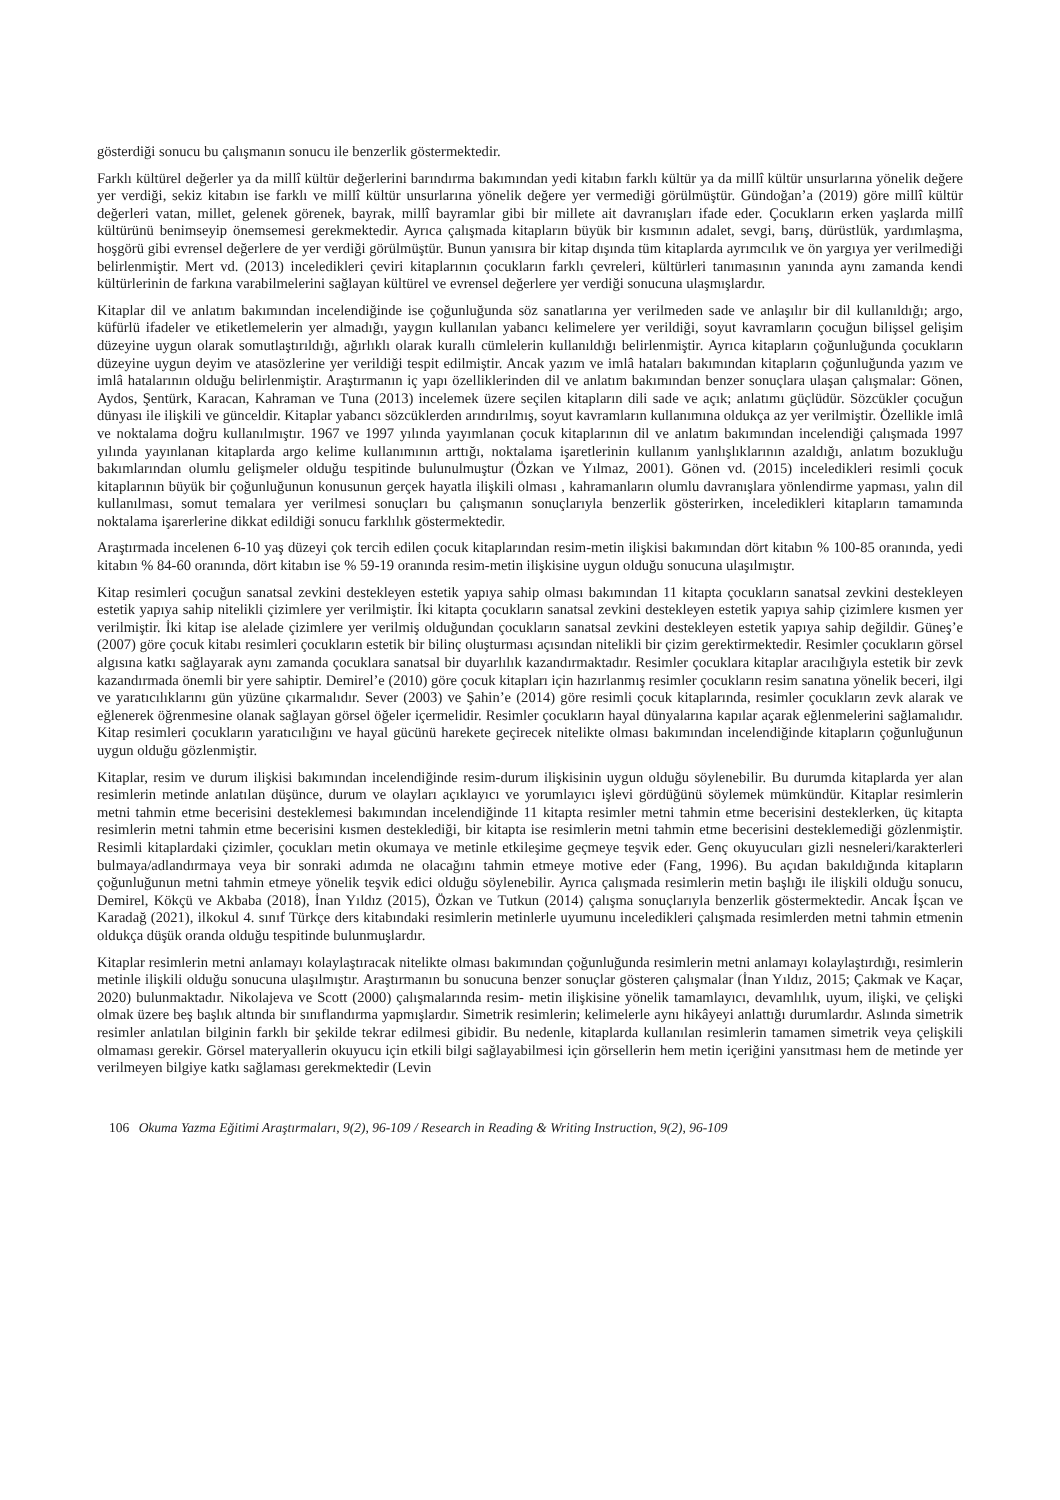gösterdiği sonucu bu çalışmanın sonucu ile benzerlik göstermektedir.
Farklı kültürel değerler ya da millî kültür değerlerini barındırma bakımından yedi kitabın farklı kültür ya da millî kültür unsurlarına yönelik değere yer verdiği, sekiz kitabın ise farklı ve millî kültür unsurlarına yönelik değere yer vermediği görülmüştür. Gündoğan’a (2019) göre millî kültür değerleri vatan, millet, gelenek görenek, bayrak, millî bayramlar gibi bir millete ait davranışları ifade eder. Çocukların erken yaşlarda millî kültürünü benimseyip önemsemesi gerekmektedir. Ayrıca çalışmada kitapların büyük bir kısmının adalet, sevgi, barış, dürüstlük, yardımlaşma, hoşgörü gibi evrensel değerlere de yer verdiği görülmüştür. Bunun yanısıra bir kitap dışında tüm kitaplarda ayrımcılık ve ön yargıya yer verilmediği belirlenmiştir. Mert vd. (2013) inceledikleri çeviri kitaplarının çocukların farklı çevreleri, kültürleri tanımasının yanında aynı zamanda kendi kültürlerinin de farkına varabilmelerini sağlayan kültürel ve evrensel değerlere yer verdiği sonucuna ulaşmışlardır.
Kitaplar dil ve anlatım bakımından incelendiğinde ise çoğunluğunda söz sanatlarına yer verilmeden sade ve anlaşılır bir dil kullanıldığı; argo, küfürlü ifadeler ve etiketlemelerin yer almadığı, yaygın kullanılan yabancı kelimelere yer verildiği, soyut kavramların çocuğun bilişsel gelişim düzeyine uygun olarak somutlaştırıldığı, ağırlıklı olarak kurallı cümlelerin kullanıldığı belirlenmiştir. Ayrıca kitapların çoğunluğunda çocukların düzeyine uygun deyim ve atasözlerine yer verildiği tespit edilmiştir. Ancak yazım ve imlâ hataları bakımından kitapların çoğunluğunda yazım ve imlâ hatalarının olduğu belirlenmiştir. Araştırmanın iç yapı özelliklerinden dil ve anlatım bakımından benzer sonuçlara ulaşan çalışmalar: Gönen, Aydos, Şentürk, Karacan, Kahraman ve Tuna (2013) incelemek üzere seçilen kitapların dili sade ve açık; anlatımı güçlüdür. Sözcükler çocuğun dünyası ile ilişkili ve günceldir. Kitaplar yabancı sözcüklerden arındırılmış, soyut kavramların kullanımına oldukça az yer verilmiştir. Özellikle imlâ ve noktalama doğru kullanılmıştır. 1967 ve 1997 yılında yayımlanan çocuk kitaplarının dil ve anlatım bakımından incelendiği çalışmada 1997 yılında yayınlanan kitaplarda argo kelime kullanımının arttığı, noktalama işaretlerinin kullanım yanlışlıklarının azaldığı, anlatım bozukluğu bakımlarından olumlu gelişmeler olduğu tespitinde bulunulmuştur (Özkan ve Yılmaz, 2001). Gönen vd. (2015) inceledikleri resimli çocuk kitaplarının büyük bir çoğunluğunun konusunun gerçek hayatla ilişkili olması , kahramanların olumlu davranışlara yönlendirme yapması, yalın dil kullanılması, somut temalara yer verilmesi sonuçları bu çalışmanın sonuçlarıyla benzerlik gösterirken, inceledikleri kitapların tamamında noktalama işarerlerine dikkat edildiği sonucu farklılık göstermektedir.
Araştırmada incelenen 6-10 yaş düzeyi çok tercih edilen çocuk kitaplarından resim-metin ilişkisi bakımından dört kitabın % 100-85 oranında, yedi kitabın % 84-60 oranında, dört kitabın ise % 59-19 oranında resim-metin ilişkisine uygun olduğu sonucuna ulaşılmıştır.
Kitap resimleri çocuğun sanatsal zevkini destekleyen estetik yapıya sahip olması bakımından 11 kitapta çocukların sanatsal zevkini destekleyen estetik yapıya sahip nitelikli çizimlere yer verilmiştir. İki kitapta çocukların sanatsal zevkini destekleyen estetik yapıya sahip çizimlere kısmen yer verilmiştir. İki kitap ise alelade çizimlere yer verilmiş olduğundan çocukların sanatsal zevkini destekleyen estetik yapıya sahip değildir. Güneş’e (2007) göre çocuk kitabı resimleri çocukların estetik bir bilinç oluşturması açısından nitelikli bir çizim gerektirmektedir. Resimler çocukların görsel algısına katkı sağlayarak aynı zamanda çocuklara sanatsal bir duyarlılık kazandırmaktadır. Resimler çocuklara kitaplar aracılığıyla estetik bir zevk kazandırmada önemli bir yere sahiptir. Demirel’e (2010) göre çocuk kitapları için hazırlanmış resimler çocukların resim sanatına yönelik beceri, ilgi ve yaratıcılıklarını gün yüzüne çıkarmalıdır. Sever (2003) ve Şahin’e (2014) göre resimli çocuk kitaplarında, resimler çocukların zevk alarak ve eğlenerek öğrenmesine olanak sağlayan görsel öğeler içermelidir. Resimler çocukların hayal dünyalarına kapılar açarak eğlenmelerini sağlamalıdır. Kitap resimleri çocukların yaratıcılığını ve hayal gücünü harekete geçirecek nitelikte olması bakımından incelendiğinde kitapların çoğunluğunun uygun olduğu gözlenmiştir.
Kitaplar, resim ve durum ilişkisi bakımından incelendiğinde resim-durum ilişkisinin uygun olduğu söylenebilir. Bu durumda kitaplarda yer alan resimlerin metinde anlatılan düşünce, durum ve olayları açıklayıcı ve yorumlayıcı işlevi gördüğünü söylemek mümkündür. Kitaplar resimlerin metni tahmin etme becerisini desteklemesi bakımından incelendiğinde 11 kitapta resimler metni tahmin etme becerisini desteklerken, üç kitapta resimlerin metni tahmin etme becerisini kısmen desteklediği, bir kitapta ise resimlerin metni tahmin etme becerisini desteklemediği gözlenmiştir. Resimli kitaplardaki çizimler, çocukları metin okumaya ve metinle etkileşime geçmeye teşvik eder. Genç okuyucuları gizli nesneleri/karakterleri bulmaya/adlandırmaya veya bir sonraki adımda ne olacağını tahmin etmeye motive eder (Fang, 1996). Bu açıdan bakıldığında kitapların çoğunluğunun metni tahmin etmeye yönelik teşvik edici olduğu söylenebilir. Ayrıca çalışmada resimlerin metin başlığı ile ilişkili olduğu sonucu, Demirel, Kökçü ve Akbaba (2018), İnan Yıldız (2015), Özkan ve Tutkun (2014) çalışma sonuçlarıyla benzerlik göstermektedir. Ancak İşcan ve Karadağ (2021), ilkokul 4. sınıf Türkçe ders kitabındaki resimlerin metinlerle uyumunu inceledikleri çalışmada resimlerden metni tahmin etmenin oldukça düşük oranda olduğu tespitinde bulunmuşlardır.
Kitaplar resimlerin metni anlamayı kolaylaştıracak nitelikte olması bakımından çoğunluğunda resimlerin metni anlamayı kolaylaştırdığı, resimlerin metinle ilişkili olduğu sonucuna ulaşılmıştır. Araştırmanın bu sonucuna benzer sonuçlar gösteren çalışmalar (İnan Yıldız, 2015; Çakmak ve Kaçar, 2020) bulunmaktadır. Nikolajeva ve Scott (2000) çalışmalarında resim- metin ilişkisine yönelik tamamlayıcı, devamlılık, uyum, ilişki, ve çelişki olmak üzere beş başlık altında bir sınıflandırma yapmışlardır. Simetrik resimlerin; kelimelerle aynı hikâyeyi anlattığı durumlardır. Aslında simetrik resimler anlatılan bilginin farklı bir şekilde tekrar edilmesi gibidir. Bu nedenle, kitaplarda kullanılan resimlerin tamamen simetrik veya çelişkili olmaması gerekir. Görsel materyallerin okuyucu için etkili bilgi sağlayabilmesi için görsellerin hem metin içeriğini yansıtması hem de metinde yer verilmeyen bilgiye katkı sağlaması gerekmektedir (Levin
106 Okuma Yazma Eğitimi Araştırmaları, 9(2), 96-109 / Research in Reading & Writing Instruction, 9(2), 96-109